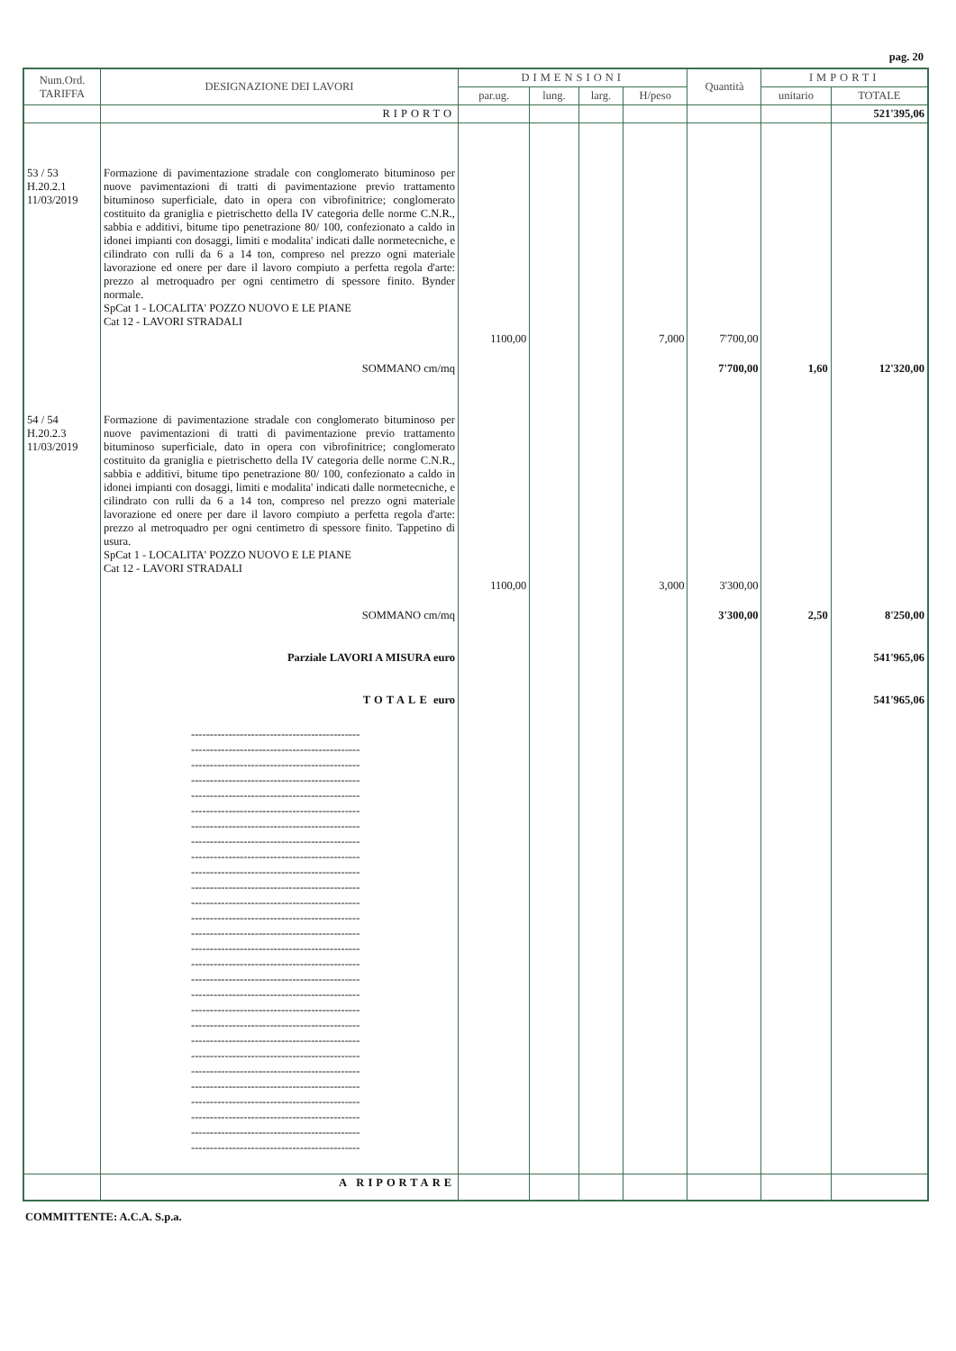pag. 20
| Num.Ord. TARIFFA | DESIGNAZIONE DEI LAVORI | DIMENSIONI | | | | Quantità | IMPORTI | |
| --- | --- | --- | --- | --- | --- | --- | --- | --- |
| | | par.ug. | lung. | larg. | H/peso | | unitario | TOTALE |
| | RIPORTO | | | | | | | 521'395,06 |
| 53 / 53 H.20.2.1 11/03/2019 | Formazione di pavimentazione stradale con conglomerato bituminoso per nuove pavimentazioni di tratti di pavimentazione previo trattamento bituminoso superficiale, dato in opera con vibrofinitrice; conglomerato costituito da graniglia e pietrischetto della IV categoria delle norme C.N.R., sabbia e additivi, bitume tipo penetrazione 80/ 100, confezionato a caldo in idonei impianti con dosaggi, limiti e modalita' indicati dalle normetecniche, e cilindrato con rulli da 6 a 14 ton, compreso nel prezzo ogni materiale lavorazione ed onere per dare il lavoro compiuto a perfetta regola d'arte: prezzo al metroquadro per ogni centimetro di spessore finito. Bynder normale. SpCat 1 - LOCALITA' POZZO NUOVO E LE PIANE Cat 12 - LAVORI STRADALI | | | | | | | |
| | | 1100,00 | | | 7,000 | 7'700,00 | | |
| | SOMMANO cm/mq | | | | | 7'700,00 | 1,60 | 12'320,00 |
| 54 / 54 H.20.2.3 11/03/2019 | Formazione di pavimentazione stradale con conglomerato bituminoso per nuove pavimentazioni di tratti di pavimentazione previo trattamento bituminoso superficiale, dato in opera con vibrofinitrice; conglomerato costituito da graniglia e pietrischetto della IV categoria delle norme C.N.R., sabbia e additivi, bitume tipo penetrazione 80/ 100, confezionato a caldo in idonei impianti con dosaggi, limiti e modalita' indicati dalle normetecniche, e cilindrato con rulli da 6 a 14 ton, compreso nel prezzo ogni materiale lavorazione ed onere per dare il lavoro compiuto a perfetta regola d'arte: prezzo al metroquadro per ogni centimetro di spessore finito. Tappetino di usura. SpCat 1 - LOCALITA' POZZO NUOVO E LE PIANE Cat 12 - LAVORI STRADALI | | | | | | | |
| | | 1100,00 | | | 3,000 | 3'300,00 | | |
| | SOMMANO cm/mq | | | | | 3'300,00 | 2,50 | 8'250,00 |
| | Parziale LAVORI A MISURA euro | | | | | | | 541'965,06 |
| | TOTALE euro | | | | | | | 541'965,06 |
| | --------------------------------------------- --------------------------------------------- --------------------------------------------- --------------------------------------------- --------------------------------------------- --------------------------------------------- --------------------------------------------- --------------------------------------------- --------------------------------------------- --------------------------------------------- --------------------------------------------- --------------------------------------------- --------------------------------------------- --------------------------------------------- --------------------------------------------- --------------------------------------------- --------------------------------------------- --------------------------------------------- --------------------------------------------- --------------------------------------------- --------------------------------------------- --------------------------------------------- --------------------------------------------- --------------------------------------------- --------------------------------------------- --------------------------------------------- --------------------------------------------- --------------------------------------------- | | | | | | | |
| | A RIPORTARE | | | | | | | |
COMMITTENTE: A.C.A. S.p.a.